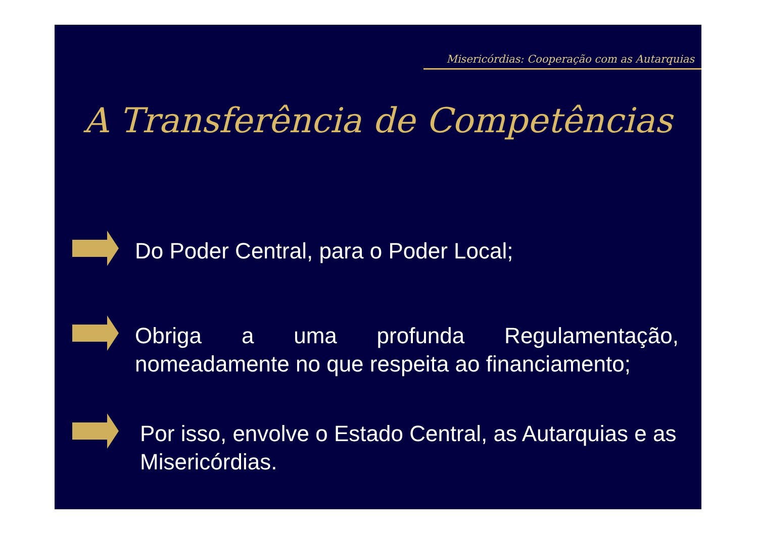Misericórdias: Cooperação com as Autarquias
A Transferência de Competências
Do Poder Central, para o Poder Local;
Obriga a uma profunda Regulamentação, nomeadamente no que respeita ao financiamento;
Por isso, envolve o Estado Central, as Autarquias e as Misericórdias.